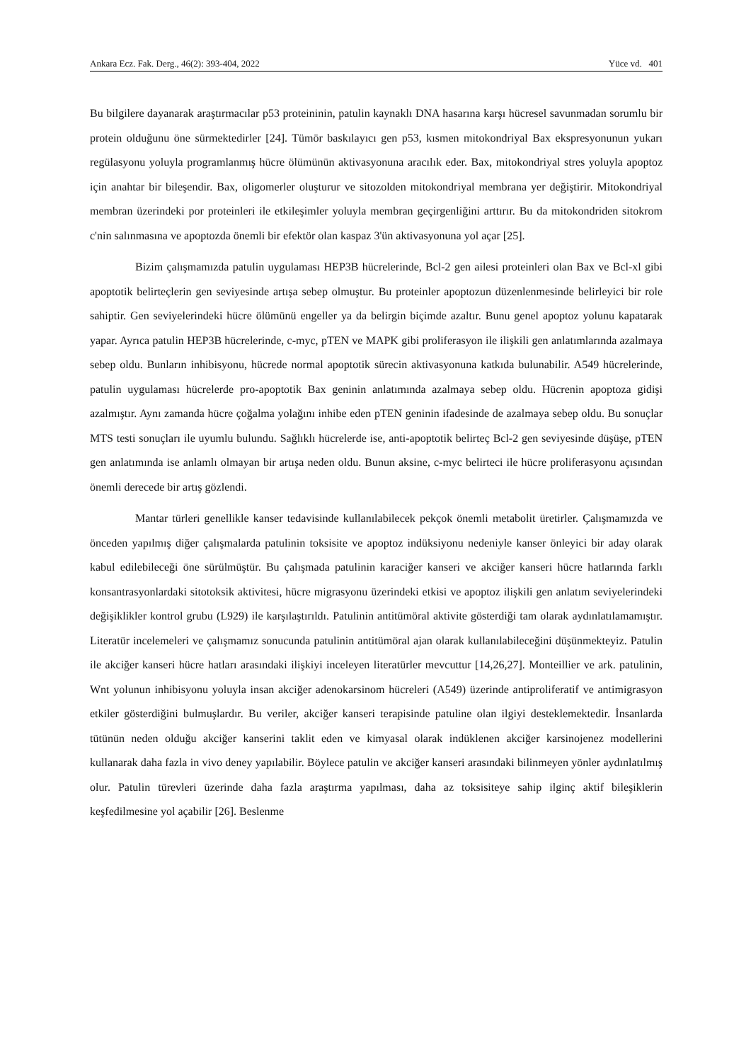Ankara Ecz. Fak. Derg., 46(2): 393-404, 2022 Yüce vd. 401
Bu bilgilere dayanarak araştırmacılar p53 proteininin, patulin kaynaklı DNA hasarına karşı hücresel savunmadan sorumlu bir protein olduğunu öne sürmektedirler [24]. Tümör baskılayıcı gen p53, kısmen mitokondriyal Bax ekspresyonunun yukarı regülasyonu yoluyla programlanmış hücre ölümünün aktivasyonuna aracılık eder. Bax, mitokondriyal stres yoluyla apoptoz için anahtar bir bileşendir. Bax, oligomerler oluşturur ve sitozolden mitokondriyal membrana yer değiştirir. Mitokondriyal membran üzerindeki por proteinleri ile etkileşimler yoluyla membran geçirgenliğini arttırır. Bu da mitokondriden sitokrom c'nin salınmasına ve apoptozda önemli bir efektör olan kaspaz 3'ün aktivasyonuna yol açar [25].
Bizim çalışmamızda patulin uygulaması HEP3B hücrelerinde, Bcl-2 gen ailesi proteinleri olan Bax ve Bcl-xl gibi apoptotik belirteçlerin gen seviyesinde artışa sebep olmuştur. Bu proteinler apoptozun düzenlenmesinde belirleyici bir role sahiptir. Gen seviyelerindeki hücre ölümünü engeller ya da belirgin biçimde azaltır. Bunu genel apoptoz yolunu kapatarak yapar. Ayrıca patulin HEP3B hücrelerinde, c-myc, pTEN ve MAPK gibi proliferasyon ile ilişkili gen anlatımlarında azalmaya sebep oldu. Bunların inhibisyonu, hücrede normal apoptotik sürecin aktivasyonuna katkıda bulunabilir. A549 hücrelerinde, patulin uygulaması hücrelerde pro-apoptotik Bax geninin anlatımında azalmaya sebep oldu. Hücrenin apoptoza gidişi azalmıştır. Aynı zamanda hücre çoğalma yolağını inhibe eden pTEN geninin ifadesinde de azalmaya sebep oldu. Bu sonuçlar MTS testi sonuçları ile uyumlu bulundu. Sağlıklı hücrelerde ise, anti-apoptotik belirteç Bcl-2 gen seviyesinde düşüşe, pTEN gen anlatımında ise anlamlı olmayan bir artışa neden oldu. Bunun aksine, c-myc belirteci ile hücre proliferasyonu açısından önemli derecede bir artış gözlendi.
Mantar türleri genellikle kanser tedavisinde kullanılabilecek pekçok önemli metabolit üretirler. Çalışmamızda ve önceden yapılmış diğer çalışmalarda patulinin toksisite ve apoptoz indüksiyonu nedeniyle kanser önleyici bir aday olarak kabul edilebileceği öne sürülmüştür. Bu çalışmada patulinin karaciğer kanseri ve akciğer kanseri hücre hatlarında farklı konsantrasyonlardaki sitotoksik aktivitesi, hücre migrasyonu üzerindeki etkisi ve apoptoz ilişkili gen anlatım seviyelerindeki değişiklikler kontrol grubu (L929) ile karşılaştırıldı. Patulinin antitümöral aktivite gösterdiği tam olarak aydınlatılamamıştır. Literatür incelemeleri ve çalışmamız sonucunda patulinin antitümöral ajan olarak kullanılabileceğini düşünmekteyiz. Patulin ile akciğer kanseri hücre hatları arasındaki ilişkiyi inceleyen literatürler mevcuttur [14,26,27]. Monteillier ve ark. patulinin, Wnt yolunun inhibisyonu yoluyla insan akciğer adenokarsinom hücreleri (A549) üzerinde antiproliferatif ve antimigrasyon etkiler gösterdiğini bulmuşlardır. Bu veriler, akciğer kanseri terapisinde patuline olan ilgiyi desteklemektedir. İnsanlarda tütünün neden olduğu akciğer kanserini taklit eden ve kimyasal olarak indüklenen akciğer karsinojenez modellerini kullanarak daha fazla in vivo deney yapılabilir. Böylece patulin ve akciğer kanseri arasındaki bilinmeyen yönler aydınlatılmış olur. Patulin türevleri üzerinde daha fazla araştırma yapılması, daha az toksisiteye sahip ilginç aktif bileşiklerin keşfedilmesine yol açabilir [26]. Beslenme